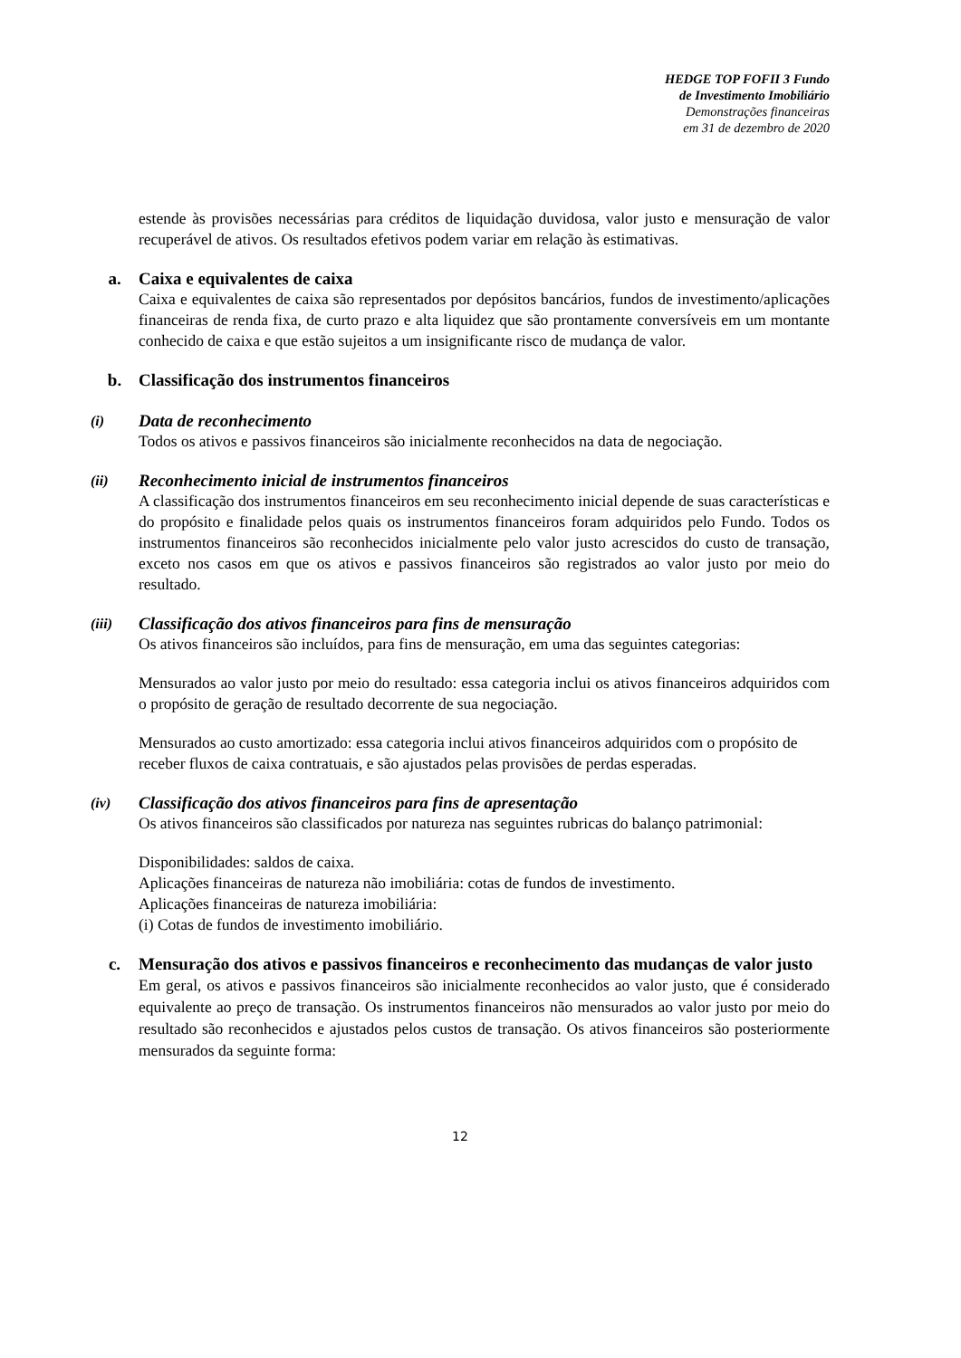HEDGE TOP FOFII 3 Fundo
de Investimento Imobiliário
Demonstrações financeiras
em 31 de dezembro de 2020
estende às provisões necessárias para créditos de liquidação duvidosa, valor justo e mensuração de valor recuperável de ativos. Os resultados efetivos podem variar em relação às estimativas.
a. Caixa e equivalentes de caixa
Caixa e equivalentes de caixa são representados por depósitos bancários, fundos de investimento/aplicações financeiras de renda fixa, de curto prazo e alta liquidez que são prontamente conversíveis em um montante conhecido de caixa e que estão sujeitos a um insignificante risco de mudança de valor.
b. Classificação dos instrumentos financeiros
(i) Data de reconhecimento
Todos os ativos e passivos financeiros são inicialmente reconhecidos na data de negociação.
(ii) Reconhecimento inicial de instrumentos financeiros
A classificação dos instrumentos financeiros em seu reconhecimento inicial depende de suas características e do propósito e finalidade pelos quais os instrumentos financeiros foram adquiridos pelo Fundo. Todos os instrumentos financeiros são reconhecidos inicialmente pelo valor justo acrescidos do custo de transação, exceto nos casos em que os ativos e passivos financeiros são registrados ao valor justo por meio do resultado.
(iii) Classificação dos ativos financeiros para fins de mensuração
Os ativos financeiros são incluídos, para fins de mensuração, em uma das seguintes categorias:
Mensurados ao valor justo por meio do resultado: essa categoria inclui os ativos financeiros adquiridos com o propósito de geração de resultado decorrente de sua negociação.
Mensurados ao custo amortizado: essa categoria inclui ativos financeiros adquiridos com o propósito de receber fluxos de caixa contratuais, e são ajustados pelas provisões de perdas esperadas.
(iv) Classificação dos ativos financeiros para fins de apresentação
Os ativos financeiros são classificados por natureza nas seguintes rubricas do balanço patrimonial:
Disponibilidades: saldos de caixa.
Aplicações financeiras de natureza não imobiliária: cotas de fundos de investimento.
Aplicações financeiras de natureza imobiliária:
(i) Cotas de fundos de investimento imobiliário.
c. Mensuração dos ativos e passivos financeiros e reconhecimento das mudanças de valor justo
Em geral, os ativos e passivos financeiros são inicialmente reconhecidos ao valor justo, que é considerado equivalente ao preço de transação. Os instrumentos financeiros não mensurados ao valor justo por meio do resultado são reconhecidos e ajustados pelos custos de transação. Os ativos financeiros são posteriormente mensurados da seguinte forma:
12